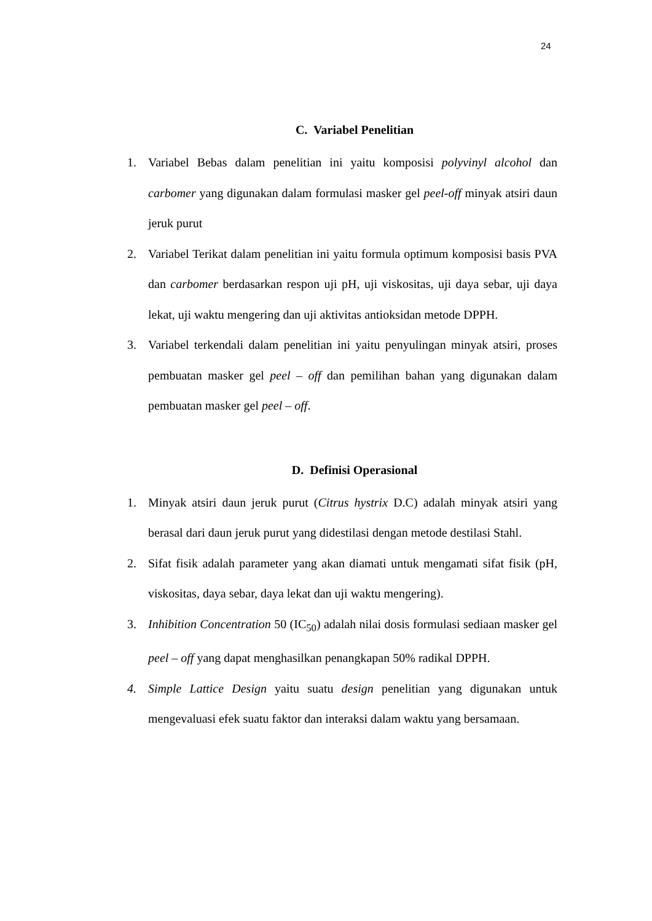24
C. Variabel Penelitian
1. Variabel Bebas dalam penelitian ini yaitu komposisi polyvinyl alcohol dan carbomer yang digunakan dalam formulasi masker gel peel-off minyak atsiri daun jeruk purut
2. Variabel Terikat dalam penelitian ini yaitu formula optimum komposisi basis PVA dan carbomer berdasarkan respon uji pH, uji viskositas, uji daya sebar, uji daya lekat, uji waktu mengering dan uji aktivitas antioksidan metode DPPH.
3. Variabel terkendali dalam penelitian ini yaitu penyulingan minyak atsiri, proses pembuatan masker gel peel – off dan pemilihan bahan yang digunakan dalam pembuatan masker gel peel – off.
D. Definisi Operasional
1. Minyak atsiri daun jeruk purut (Citrus hystrix D.C) adalah minyak atsiri yang berasal dari daun jeruk purut yang didestilasi dengan metode destilasi Stahl.
2. Sifat fisik adalah parameter yang akan diamati untuk mengamati sifat fisik (pH, viskositas, daya sebar, daya lekat dan uji waktu mengering).
3. Inhibition Concentration 50 (IC<sub>50</sub>) adalah nilai dosis formulasi sediaan masker gel peel – off yang dapat menghasilkan penangkapan 50% radikal DPPH.
4. Simple Lattice Design yaitu suatu design penelitian yang digunakan untuk mengevaluasi efek suatu faktor dan interaksi dalam waktu yang bersamaan.